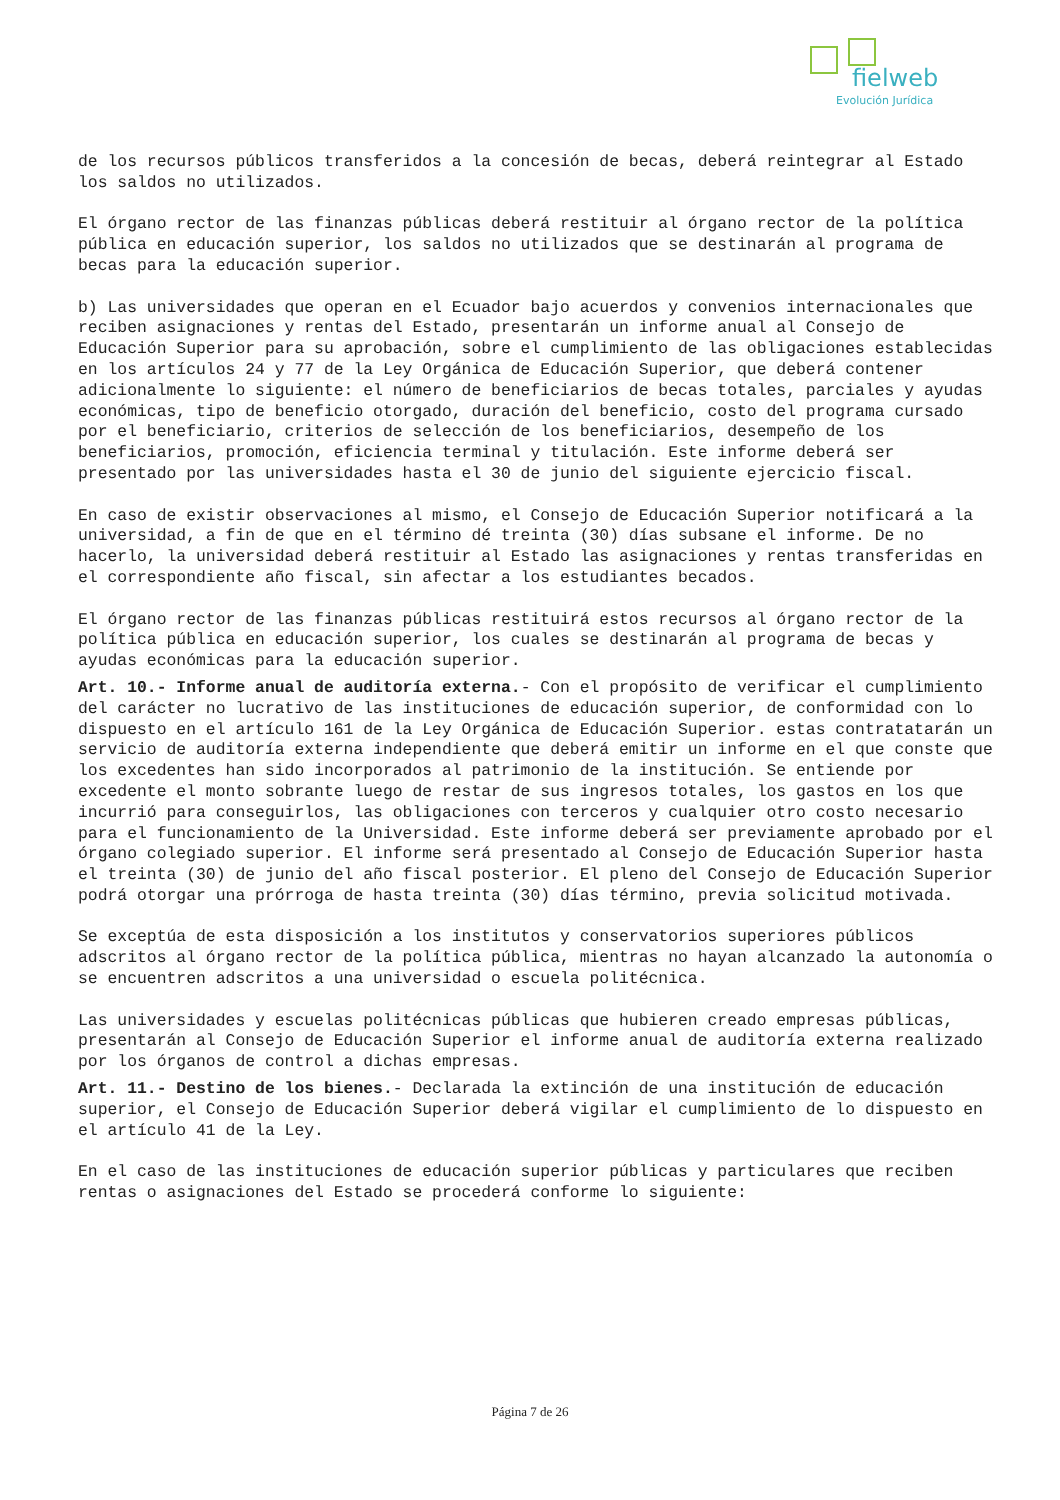fielweb
Evolución Jurídica
de los recursos públicos transferidos a la concesión de becas, deberá reintegrar al Estado los saldos no utilizados.
El órgano rector de las finanzas públicas deberá restituir al órgano rector de la política pública en educación superior, los saldos no utilizados que se destinarán al programa de becas para la educación superior.
b) Las universidades que operan en el Ecuador bajo acuerdos y convenios internacionales que reciben asignaciones y rentas del Estado, presentarán un informe anual al Consejo de Educación Superior para su aprobación, sobre el cumplimiento de las obligaciones establecidas en los artículos 24 y 77 de la Ley Orgánica de Educación Superior, que deberá contener adicionalmente lo siguiente: el número de beneficiarios de becas totales, parciales y ayudas económicas, tipo de beneficio otorgado, duración del beneficio, costo del programa cursado por el beneficiario, criterios de selección de los beneficiarios, desempeño de los beneficiarios, promoción, eficiencia terminal y titulación. Este informe deberá ser presentado por las universidades hasta el 30 de junio del siguiente ejercicio fiscal.
En caso de existir observaciones al mismo, el Consejo de Educación Superior notificará a la universidad, a fin de que en el término dé treinta (30) días subsane el informe. De no hacerlo, la universidad deberá restituir al Estado las asignaciones y rentas transferidas en el correspondiente año fiscal, sin afectar a los estudiantes becados.
El órgano rector de las finanzas públicas restituirá estos recursos al órgano rector de la política pública en educación superior, los cuales se destinarán al programa de becas y ayudas económicas para la educación superior.
Art. 10.- Informe anual de auditoría externa.- Con el propósito de verificar el cumplimiento del carácter no lucrativo de las instituciones de educación superior, de conformidad con lo dispuesto en el artículo 161 de la Ley Orgánica de Educación Superior. estas contratatarán un servicio de auditoría externa independiente que deberá emitir un informe en el que conste que los excedentes han sido incorporados al patrimonio de la institución. Se entiende por excedente el monto sobrante luego de restar de sus ingresos totales, los gastos en los que incurrió para conseguirlos, las obligaciones con terceros y cualquier otro costo necesario para el funcionamiento de la Universidad. Este informe deberá ser previamente aprobado por el órgano colegiado superior. El informe será presentado al Consejo de Educación Superior hasta el treinta (30) de junio del año fiscal posterior. El pleno del Consejo de Educación Superior podrá otorgar una prórroga de hasta treinta (30) días término, previa solicitud motivada.
Se exceptúa de esta disposición a los institutos y conservatorios superiores públicos adscritos al órgano rector de la política pública, mientras no hayan alcanzado la autonomía o se encuentren adscritos a una universidad o escuela politécnica.
Las universidades y escuelas politécnicas públicas que hubieren creado empresas públicas, presentarán al Consejo de Educación Superior el informe anual de auditoría externa realizado por los órganos de control a dichas empresas.
Art. 11.- Destino de los bienes.- Declarada la extinción de una institución de educación superior, el Consejo de Educación Superior deberá vigilar el cumplimiento de lo dispuesto en el artículo 41 de la Ley.
En el caso de las instituciones de educación superior públicas y particulares que reciben rentas o asignaciones del Estado se procederá conforme lo siguiente:
Página 7 de 26